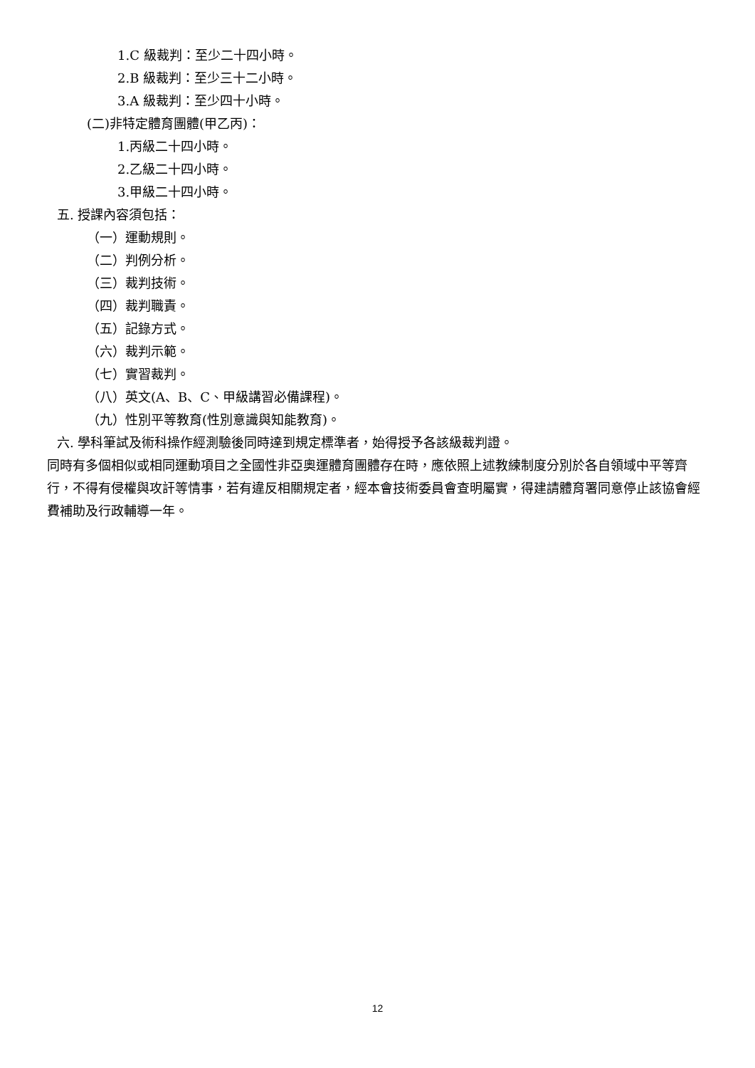1.C 級裁判：至少二十四小時。
2.B 級裁判：至少三十二小時。
3.A 級裁判：至少四十小時。
(二)非特定體育團體(甲乙丙)：
1.丙級二十四小時。
2.乙級二十四小時。
3.甲級二十四小時。
五. 授課內容須包括：
（一）運動規則。
（二）判例分析。
（三）裁判技術。
（四）裁判職責。
（五）記錄方式。
（六）裁判示範。
（七）實習裁判。
（八）英文(A、B、C、甲級講習必備課程)。
（九）性別平等教育(性別意識與知能教育)。
六. 學科筆試及術科操作經測驗後同時達到規定標準者，始得授予各該級裁判證。
同時有多個相似或相同運動項目之全國性非亞奧運體育團體存在時，應依照上述教練制度分別於各自領域中平等齊行，不得有侵權與攻訐等情事，若有違反相關規定者，經本會技術委員會查明屬實，得建請體育署同意停止該協會經費補助及行政輔導一年。
12